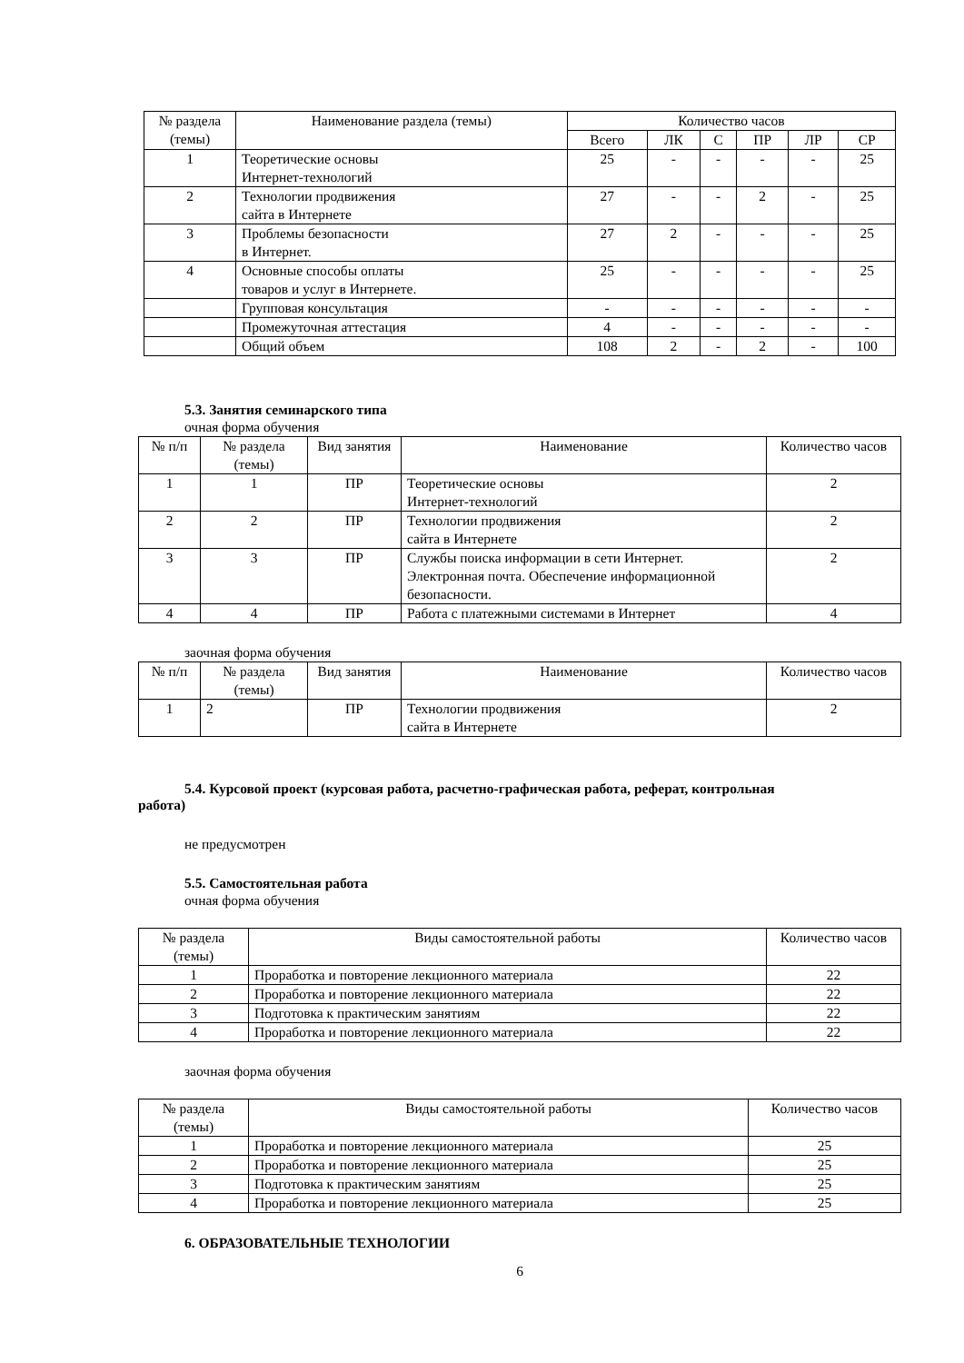| № раздела (темы) | Наименование раздела (темы) | Количество часов | | | | | |
| --- | --- | --- | --- | --- | --- | --- | --- |
| | | Всего | ЛК | С | ПР | ЛР | СР |
| 1 | Теоретические основы Интернет-технологий | 25 | - | - | - | - | 25 |
| 2 | Технологии продвижения сайта в Интернете | 27 | - | - | 2 | - | 25 |
| 3 | Проблемы безопасности в Интернет. | 27 | 2 | - | - | - | 25 |
| 4 | Основные способы оплаты товаров и услуг в Интернете. | 25 | - | - | - | - | 25 |
| | Групповая консультация | - | - | - | - | - | - |
| | Промежуточная аттестация | 4 | - | - | - | - | - |
| | Общий объем | 108 | 2 | - | 2 | - | 100 |
5.3. Занятия семинарского типа
очная форма обучения
| № п/п | № раздела (темы) | Вид занятия | Наименование | Количество часов |
| --- | --- | --- | --- | --- |
| 1 | 1 | ПР | Теоретические основы Интернет-технологий | 2 |
| 2 | 2 | ПР | Технологии продвижения сайта в Интернете | 2 |
| 3 | 3 | ПР | Службы поиска информации в сети Интернет. Электронная почта. Обеспечение информационной безопасности. | 2 |
| 4 | 4 | ПР | Работа с платежными системами в Интернет | 4 |
заочная форма обучения
| № п/п | № раздела (темы) | Вид занятия | Наименование | Количество часов |
| --- | --- | --- | --- | --- |
| 1 | 2 | ПР | Технологии продвижения сайта в Интернете | 2 |
5.4. Курсовой проект (курсовая работа, расчетно-графическая работа, реферат, контрольная
работа)
не предусмотрен
5.5. Самостоятельная работа
очная форма обучения
| № раздела (темы) | Виды самостоятельной работы | Количество часов |
| --- | --- | --- |
| 1 | Проработка и повторение лекционного материала | 22 |
| 2 | Проработка и повторение лекционного материала | 22 |
| 3 | Подготовка к практическим занятиям | 22 |
| 4 | Проработка и повторение лекционного материала | 22 |
заочная форма обучения
| № раздела (темы) | Виды самостоятельной работы | Количество часов |
| --- | --- | --- |
| 1 | Проработка и повторение лекционного материала | 25 |
| 2 | Проработка и повторение лекционного материала | 25 |
| 3 | Подготовка к практическим занятиям | 25 |
| 4 | Проработка и повторение лекционного материала | 25 |
6. ОБРАЗОВАТЕЛЬНЫЕ ТЕХНОЛОГИИ
6